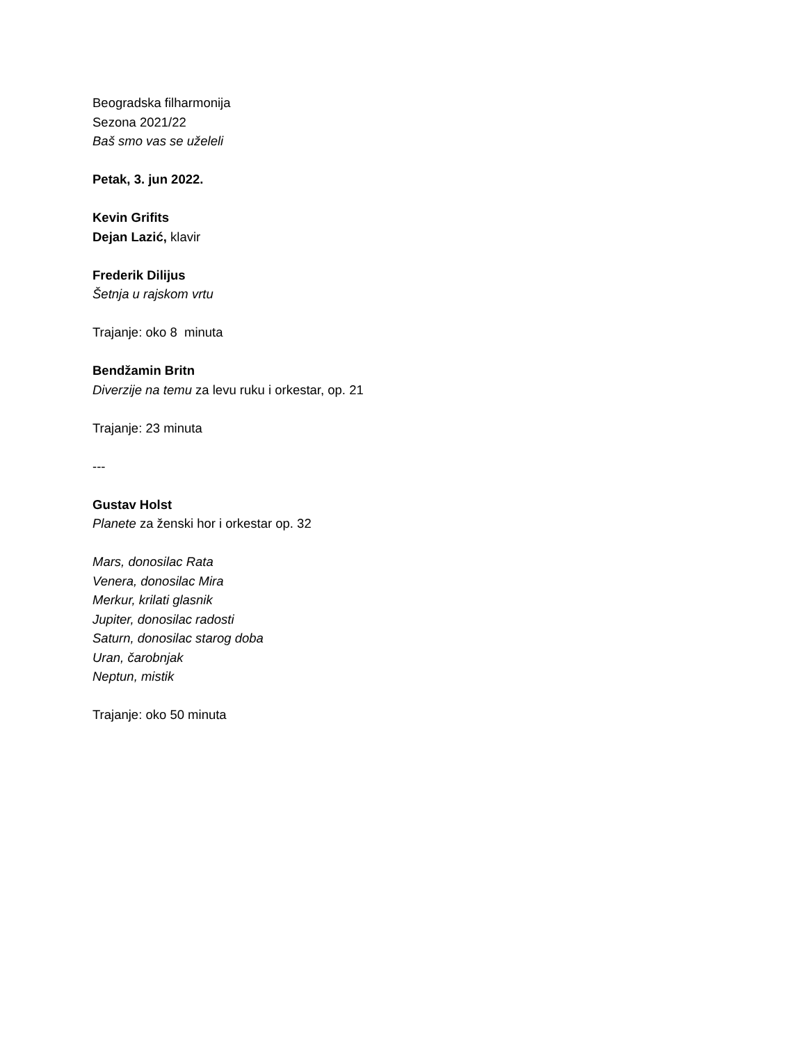Beogradska filharmonija
Sezona 2021/22
Baš smo vas se uželeli
Petak, 3. jun 2022.
Kevin Grifits
Dejan Lazić, klavir
Frederik Dilijus
Šetnja u rajskom vrtu
Trajanje: oko 8 minuta
Bendžamin Britn
Diverzije na temu za levu ruku i orkestar, op. 21
Trajanje: 23 minuta
---
Gustav Holst
Planete za ženski hor i orkestar op. 32
Mars, donosilac Rata
Venera, donosilac Mira
Merkur, krilati glasnik
Jupiter, donosilac radosti
Saturn, donosilac starog doba
Uran, čarobnjak
Neptun, mistik
Trajanje: oko 50 minuta